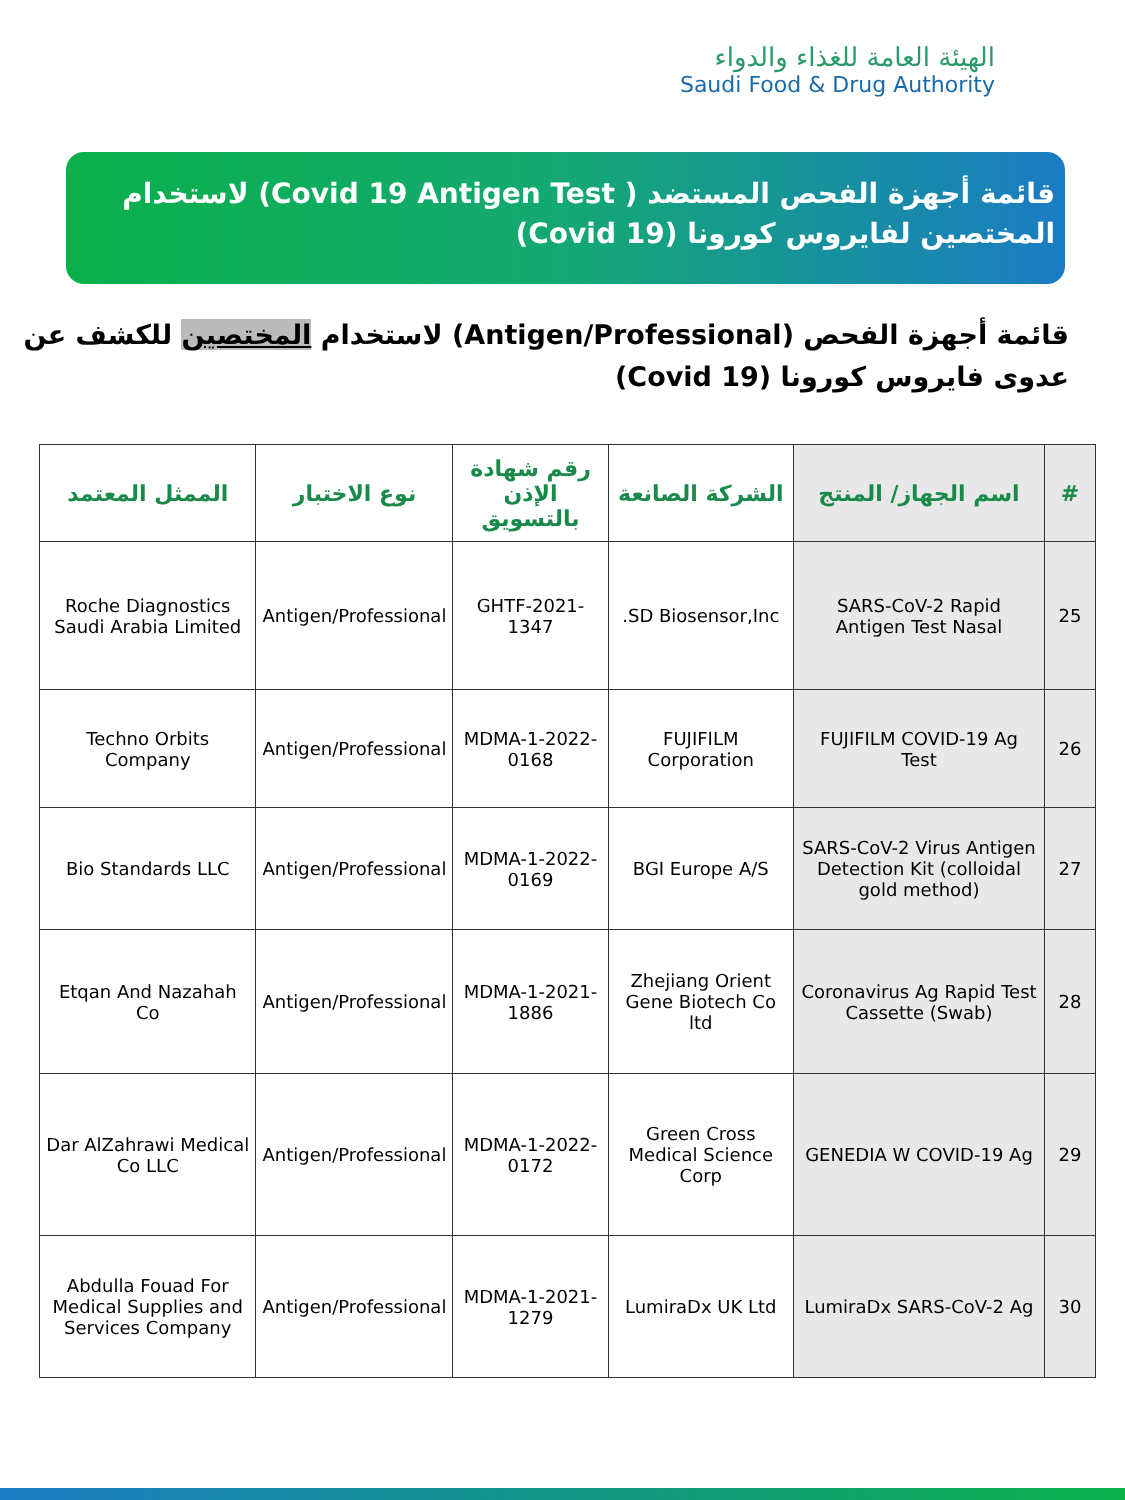الهيئة العامة للغذاء والدواء
Saudi Food & Drug Authority
قائمة أجهزة الفحص المستضد ( Covid 19 Antigen Test) لاستخدام
المختصين لفايروس كورونا (Covid 19)
قائمة أجهزة الفحص (Antigen/Professional) لاستخدام المختصين للكشف عن عدوى فايروس كورونا (Covid 19)
| # | اسم الجهاز/ المنتج | الشركة الصانعة | رقم شهادة الإذن بالتسويق | نوع الاختبار | الممثل المعتمد |
| --- | --- | --- | --- | --- | --- |
| 25 | SARS-CoV-2 Rapid Antigen Test Nasal | SD Biosensor,Inc. | GHTF-2021-1347 | Antigen/Professional | Roche Diagnostics Saudi Arabia Limited |
| 26 | FUJIFILM COVID-19 Ag Test | FUJIFILM Corporation | MDMA-1-2022-0168 | Antigen/Professional | Techno Orbits Company |
| 27 | SARS-CoV-2 Virus Antigen Detection Kit (colloidal gold method) | BGI Europe A/S | MDMA-1-2022-0169 | Antigen/Professional | Bio Standards LLC |
| 28 | Coronavirus Ag Rapid Test Cassette (Swab) | Zhejiang Orient Gene Biotech Co ltd | MDMA-1-2021-1886 | Antigen/Professional | Etqan And Nazahah Co |
| 29 | GENEDIA W COVID-19 Ag | Green Cross Medical Science Corp | MDMA-1-2022-0172 | Antigen/Professional | Dar AlZahrawi Medical Co LLC |
| 30 | LumiraDx SARS-CoV-2 Ag | LumiraDx UK Ltd | MDMA-1-2021-1279 | Antigen/Professional | Abdulla Fouad For Medical Supplies and Services Company |